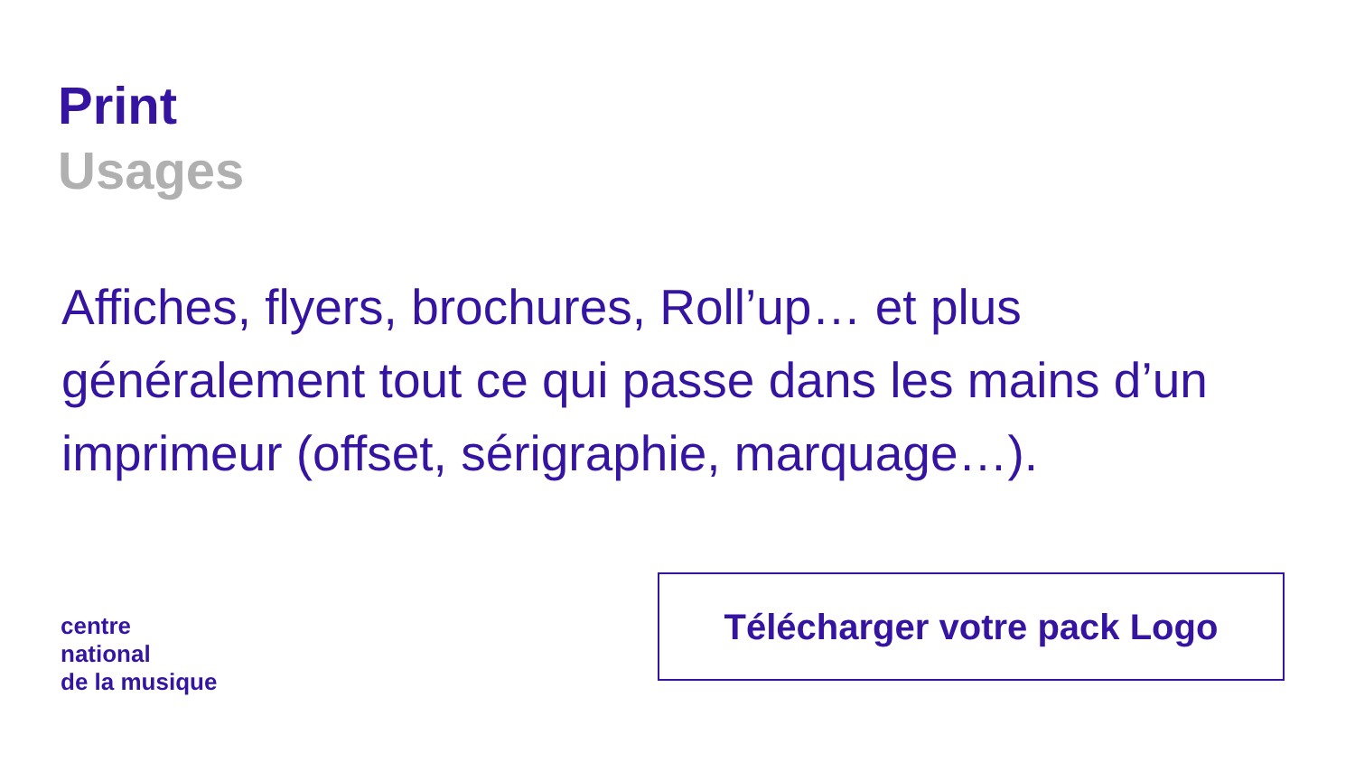Print
Usages
Affiches, flyers, brochures, Roll’up… et plus généralement tout ce qui passe dans les mains d’un imprimeur (offset, sérigraphie, marquage…).
centre
national
de la musique
Télécharger votre pack Logo